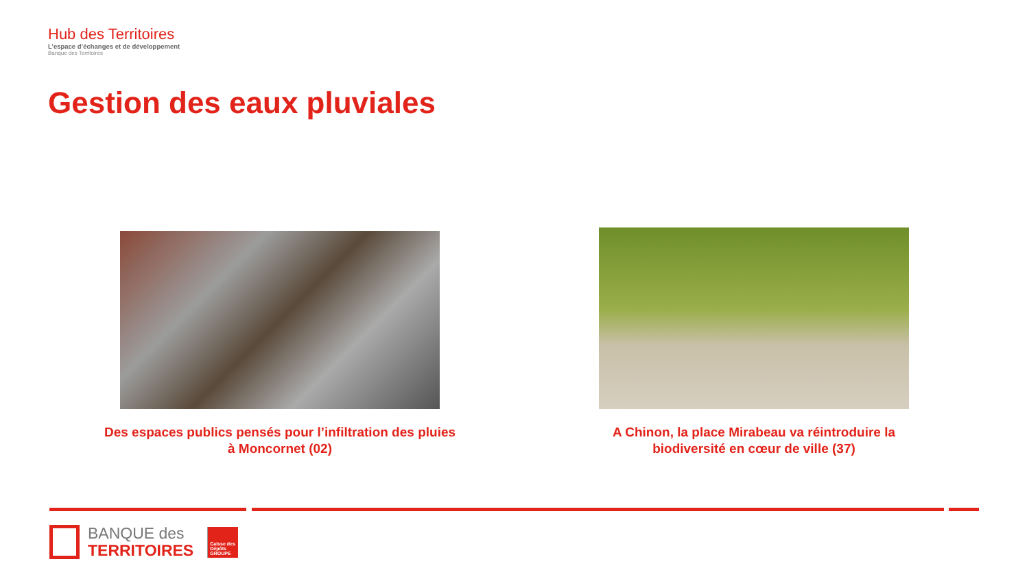Hub des Territoires
L’espace d’échanges et de développement
Banque des Territoires
Gestion des eaux pluviales
Des espaces publics pensés pour l’infiltration des pluies à Moncornet (02)
A Chinon, la place Mirabeau va réintroduire la biodiversité en cœur de ville (37)
BANQUE des
TERRITOIRES
Caisse des Dépôts GROUPE